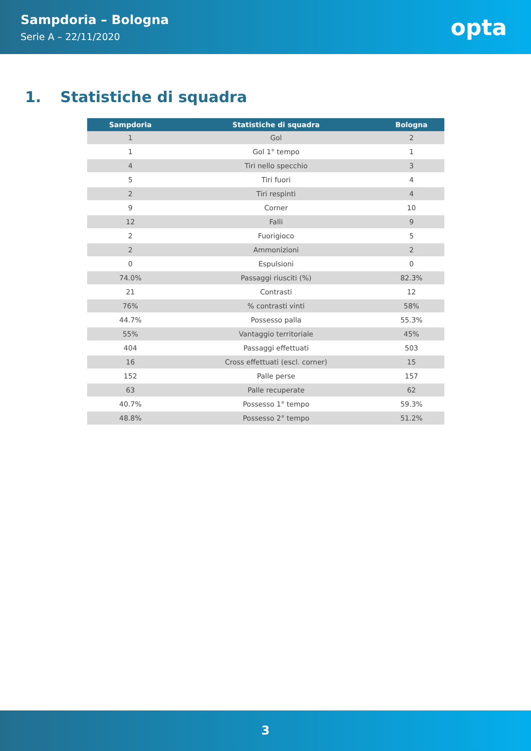Sampdoria – Bologna
Serie A – 22/11/2020
opta
1. Statistiche di squadra
| Sampdoria | Statistiche di squadra | Bologna |
| --- | --- | --- |
| 1 | Gol | 2 |
| 1 | Gol 1° tempo | 1 |
| 4 | Tiri nello specchio | 3 |
| 5 | Tiri fuori | 4 |
| 2 | Tiri respinti | 4 |
| 9 | Corner | 10 |
| 12 | Falli | 9 |
| 2 | Fuorigioco | 5 |
| 2 | Ammonizioni | 2 |
| 0 | Espulsioni | 0 |
| 74.0% | Passaggi riusciti (%) | 82.3% |
| 21 | Contrasti | 12 |
| 76% | % contrasti vinti | 58% |
| 44.7% | Possesso palla | 55.3% |
| 55% | Vantaggio territoriale | 45% |
| 404 | Passaggi effettuati | 503 |
| 16 | Cross effettuati (escl. corner) | 15 |
| 152 | Palle perse | 157 |
| 63 | Palle recuperate | 62 |
| 40.7% | Possesso 1° tempo | 59.3% |
| 48.8% | Possesso 2° tempo | 51.2% |
3